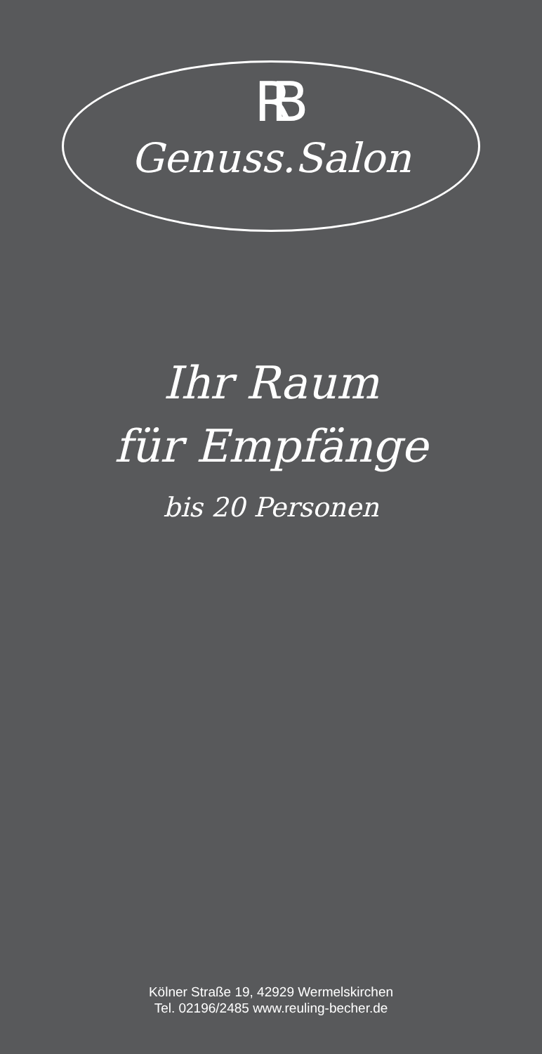RB
Genuss.Salon
Ihr Raum
für Empfänge
bis 20 Personen
Kölner Straße 19, 42929 Wermelskirchen
Tel. 02196/2485 www.reuling-becher.de